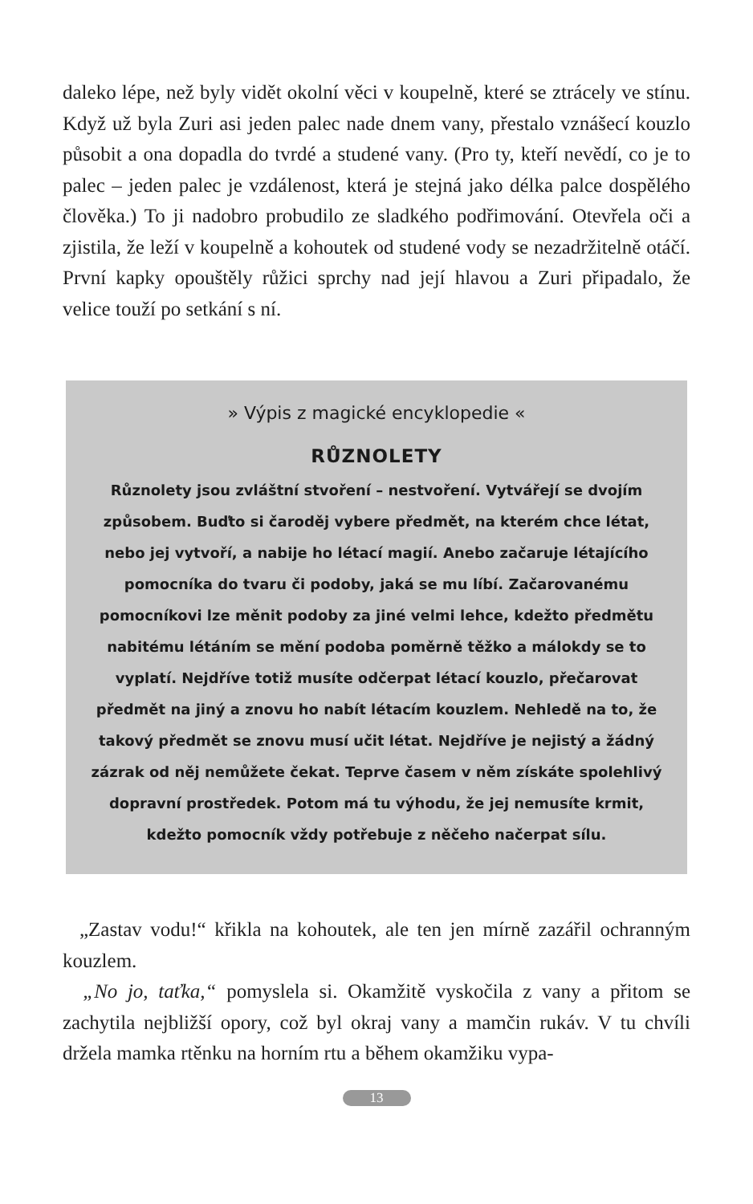daleko lépe, než byly vidět okolní věci v koupelně, které se ztrácely ve stínu. Když už byla Zuri asi jeden palec nade dnem vany, přestalo vznášecí kouzlo působit a ona dopadla do tvrdé a studené vany. (Pro ty, kteří nevědí, co je to palec – jeden palec je vzdálenost, která je stejná jako délka palce dospělého člověka.) To ji nadobro probudilo ze sladkého podřimování. Otevřela oči a zjistila, že leží v koupelně a kohoutek od studené vody se nezadržitelně otáčí. První kapky opouštěly růžici sprchy nad její hlavou a Zuri připadalo, že velice touží po setkání s ní.
» Výpis z magické encyklopedie «
RŮZNOLETY
Různolety jsou zvláštní stvoření – nestvoření. Vytvářejí se dvojím způsobem. Buďto si čaroděj vybere předmět, na kterém chce létat, nebo jej vytvoří, a nabije ho létací magií. Anebo začaruje létajícího pomocníka do tvaru či podoby, jaká se mu líbí. Začarovanému pomocníkovi lze měnit podoby za jiné velmi lehce, kdežto předmětu nabitému létáním se mění podoba poměrně těžko a málokdy se to vyplatí. Nejdříve totiž musíte odčerpat létací kouzlo, přečarovat předmět na jiný a znovu ho nabít létacím kouzlem. Nehledě na to, že takový předmět se znovu musí učit létat. Nejdříve je nejistý a žádný zázrak od něj nemůžete čekat. Teprve časem v něm získáte spolehlivý dopravní prostředek. Potom má tu výhodu, že jej nemusíte krmit, kdežto pomocník vždy potřebuje z něčeho načerpat sílu.
„Zastav vodu!“ křikla na kohoutek, ale ten jen mírně zazářil ochranným kouzlem.
„No jo, taťka,“ pomyslela si. Okamžitě vyskočila z vany a přitom se zachytila nejbližší opory, což byl okraj vany a mamčin rukáv. V tu chvíli držela mamka rtěnku na horním rtu a během okamžiku vypa-
13